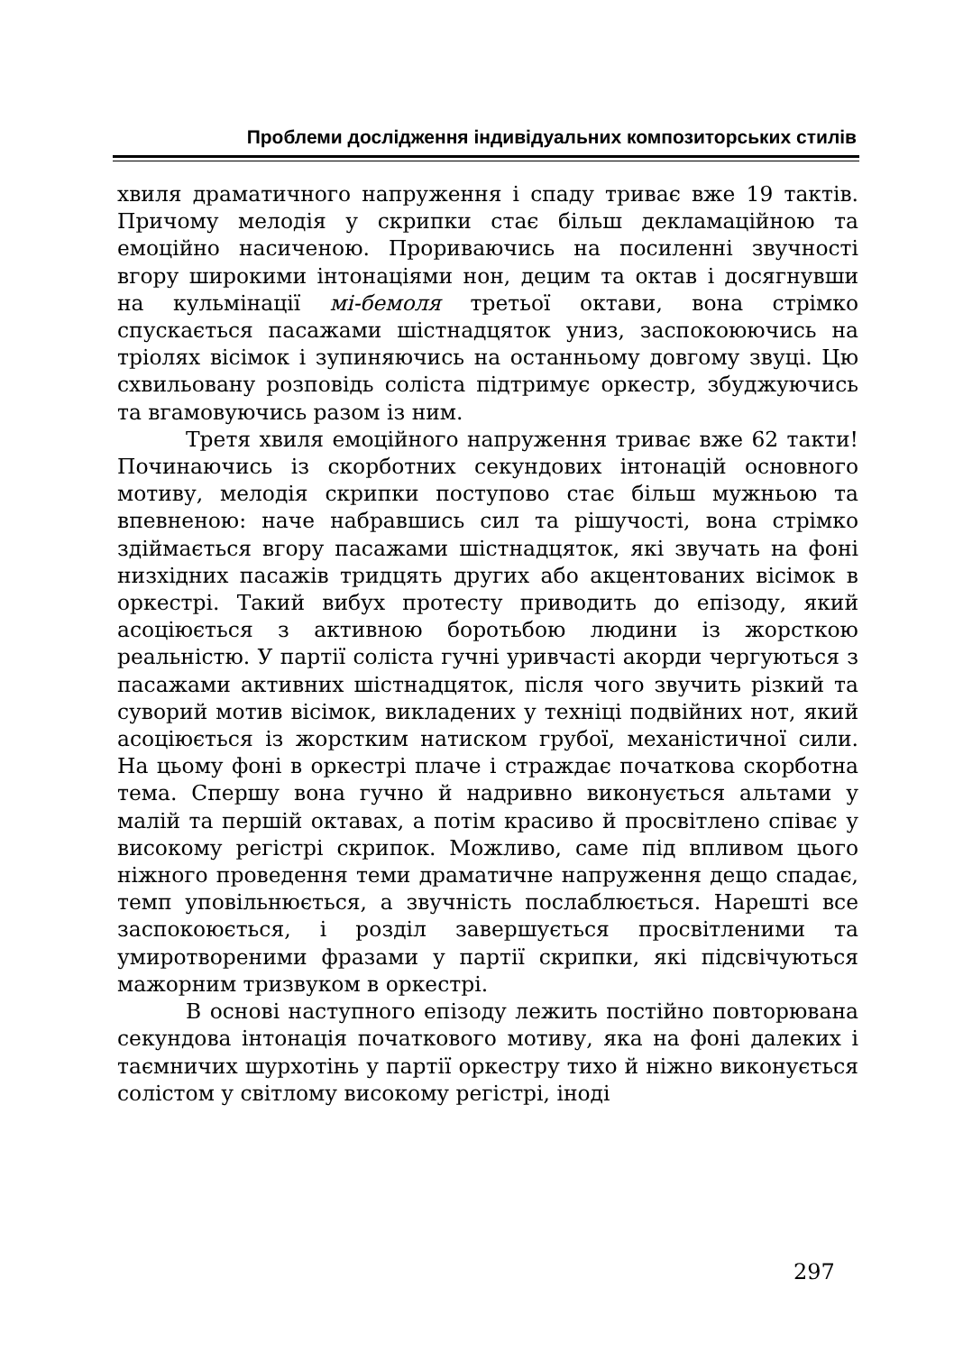Проблеми дослідження індивідуальних композиторських стилів
хвиля драматичного напруження і спаду триває вже 19 тактів. Причому мелодія у скрипки стає більш декламаційною та емоційно насиченою. Прориваючись на посиленні звучності вгору широкими інтонаціями нон, децим та октав і досягнувши на кульмінації мі-бемоля третьої октави, вона стрімко спускається пасажами шістнадцяток униз, заспокоюючись на тріолях вісімок і зупиняючись на останньому довгому звуці. Цю схвильовану розповідь соліста підтримує оркестр, збуджуючись та вгамовуючись разом із ним.
Третя хвиля емоційного напруження триває вже 62 такти! Починаючись із скорботних секундових інтонацій основного мотиву, мелодія скрипки поступово стає більш мужньою та впевненою: наче набравшись сил та рішучості, вона стрімко здіймається вгору пасажами шістнадцяток, які звучать на фоні низхідних пасажів тридцять других або акцентованих вісімок в оркестрі. Такий вибух протесту приводить до епізоду, який асоціюється з активною боротьбою людини із жорсткою реальністю. У партії соліста гучні уривчасті акорди чергуються з пасажами активних шістнадцяток, після чого звучить різкий та суворий мотив вісімок, викладених у техніці подвійних нот, який асоціюється із жорстким натиском грубої, механістичної сили. На цьому фоні в оркестрі плаче і страждає початкова скорботна тема. Спершу вона гучно й надривно виконується альтами у малій та першій октавах, а потім красиво й просвітлено співає у високому регістрі скрипок. Можливо, саме під впливом цього ніжного проведення теми драматичне напруження дещо спадає, темп уповільнюється, а звучність послаблюється. Нарешті все заспокоюється, і розділ завершується просвітленими та умиротвореними фразами у партії скрипки, які підсвічуються мажорним тризвуком в оркестрі.
В основі наступного епізоду лежить постійно повторювана секундова інтонація початкового мотиву, яка на фоні далеких і таємничих шурхотінь у партії оркестру тихо й ніжно виконується солістом у світлому високому регістрі, іноді
297